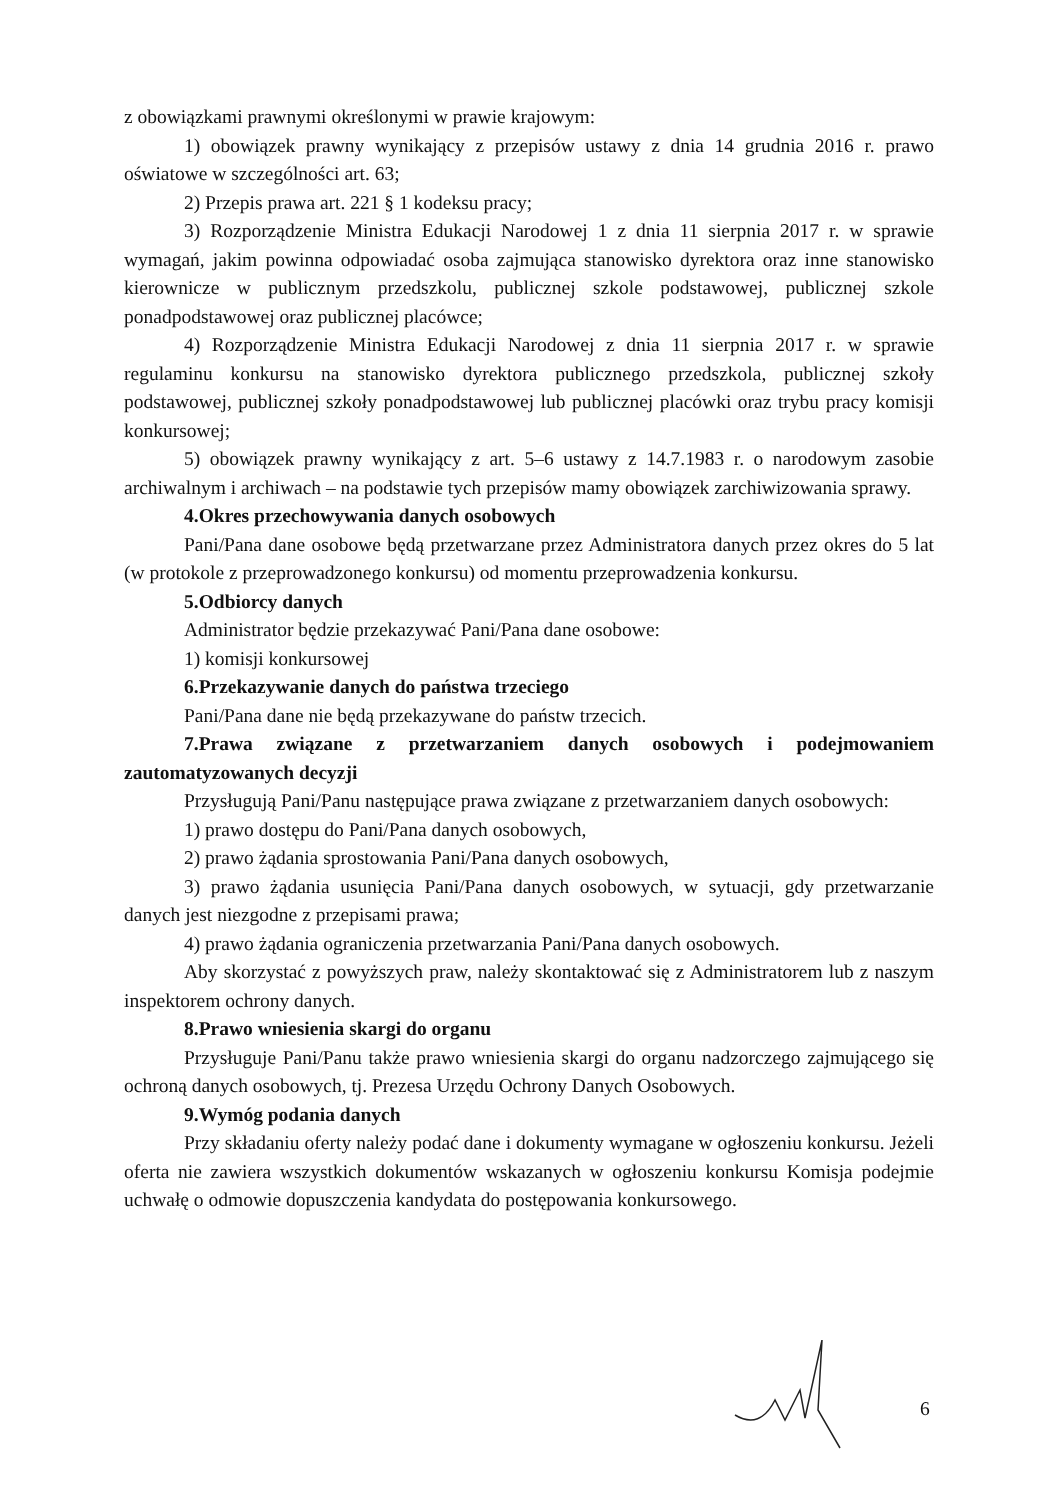z obowiązkami prawnymi określonymi w prawie krajowym:
1) obowiązek prawny wynikający z przepisów ustawy z dnia 14 grudnia 2016 r. prawo oświatowe w szczególności art. 63;
2) Przepis prawa art. 221 § 1 kodeksu pracy;
3) Rozporządzenie Ministra Edukacji Narodowej 1 z dnia 11 sierpnia 2017 r. w sprawie wymagań, jakim powinna odpowiadać osoba zajmująca stanowisko dyrektora oraz inne stanowisko kierownicze w publicznym przedszkolu, publicznej szkole podstawowej, publicznej szkole ponadpodstawowej oraz publicznej placówce;
4) Rozporządzenie Ministra Edukacji Narodowej z dnia 11 sierpnia 2017 r. w sprawie regulaminu konkursu na stanowisko dyrektora publicznego przedszkola, publicznej szkoły podstawowej, publicznej szkoły ponadpodstawowej lub publicznej placówki oraz trybu pracy komisji konkursowej;
5) obowiązek prawny wynikający z art. 5–6 ustawy z 14.7.1983 r. o narodowym zasobie archiwalnym i archiwach – na podstawie tych przepisów mamy obowiązek zarchiwizowania sprawy.
4.Okres przechowywania danych osobowych
Pani/Pana dane osobowe będą przetwarzane przez Administratora danych przez okres do 5 lat (w protokole z przeprowadzonego konkursu) od momentu przeprowadzenia konkursu.
5.Odbiorcy danych
Administrator będzie przekazywać Pani/Pana dane osobowe:
1) komisji konkursowej
6.Przekazywanie danych do państwa trzeciego
Pani/Pana dane nie będą przekazywane do państw trzecich.
7.Prawa związane z przetwarzaniem danych osobowych i podejmowaniem zautomatyzowanych decyzji
Przysługują Pani/Panu następujące prawa związane z przetwarzaniem danych osobowych:
1) prawo dostępu do Pani/Pana danych osobowych,
2) prawo żądania sprostowania Pani/Pana danych osobowych,
3) prawo żądania usunięcia Pani/Pana danych osobowych, w sytuacji, gdy przetwarzanie danych jest niezgodne z przepisami prawa;
4) prawo żądania ograniczenia przetwarzania Pani/Pana danych osobowych.
Aby skorzystać z powyższych praw, należy skontaktować się z Administratorem lub z naszym inspektorem ochrony danych.
8.Prawo wniesienia skargi do organu
Przysługuje Pani/Panu także prawo wniesienia skargi do organu nadzorczego zajmującego się ochroną danych osobowych, tj. Prezesa Urzędu Ochrony Danych Osobowych.
9.Wymóg podania danych
Przy składaniu oferty należy podać dane i dokumenty wymagane w ogłoszeniu konkursu. Jeżeli oferta nie zawiera wszystkich dokumentów wskazanych w ogłoszeniu konkursu Komisja podejmie uchwałę o odmowie dopuszczenia kandydata do postępowania konkursowego.
6